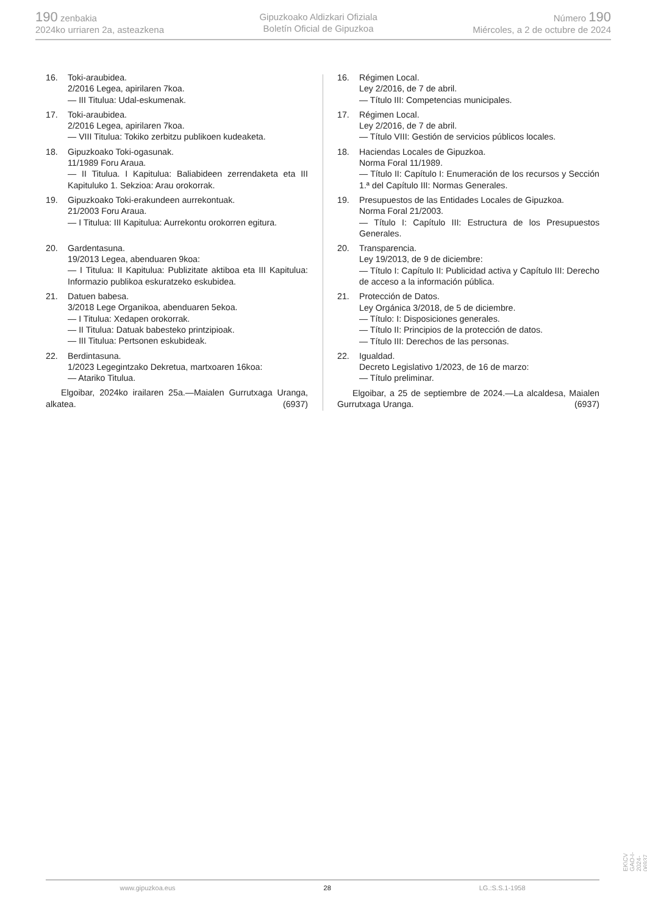190 zenbakia
2024ko urriaren 2a, asteazkena
Gipuzkoako Aldizkari Ofiziala
Boletín Oficial de Gipuzkoa
Número 190
Miércoles, a 2 de octubre de 2024
16. Toki-araubidea.
2/2016 Legea, apirilaren 7koa.
— III Titulua: Udal-eskumenak.
17. Toki-araubidea.
2/2016 Legea, apirilaren 7koa.
— VIII Titulua: Tokiko zerbitzu publikoen kudeaketa.
18. Gipuzkoako Toki-ogasunak.
11/1989 Foru Araua.
— II Titulua. I Kapitulua: Baliabideen zerrendaketa eta III Kapituluko 1. Sekzioa: Arau orokorrak.
19. Gipuzkoako Toki-erakundeen aurrekontuak.
21/2003 Foru Araua.
— I Titulua: III Kapitulua: Aurrekontu orokorren egitura.
20. Gardentasuna.
19/2013 Legea, abenduaren 9koa:
— I Titulua: II Kapitulua: Publizitate aktiboa eta III Kapitulua: Informazio publikoa eskuratzeko eskubidea.
21. Datuen babesa.
3/2018 Lege Organikoa, abenduaren 5ekoa.
— I Titulua: Xedapen orokorrak.
— II Titulua: Datuak babesteko printzipioak.
— III Titulua: Pertsonen eskubideak.
22. Berdintasuna.
1/2023 Legegintzako Dekretua, martxoaren 16koa:
— Atariko Titulua.
Elgoibar, 2024ko irailaren 25a.—Maialen Gurrutxaga Uranga, alkatea. (6937)
16. Régimen Local.
Ley 2/2016, de 7 de abril.
— Título III: Competencias municipales.
17. Régimen Local.
Ley 2/2016, de 7 de abril.
— Título VIII: Gestión de servicios públicos locales.
18. Haciendas Locales de Gipuzkoa.
Norma Foral 11/1989.
— Título II: Capítulo I: Enumeración de los recursos y Sección 1.ª del Capítulo III: Normas Generales.
19. Presupuestos de las Entidades Locales de Gipuzkoa.
Norma Foral 21/2003.
— Título I: Capítulo III: Estructura de los Presupuestos Generales.
20. Transparencia.
Ley 19/2013, de 9 de diciembre:
— Título I: Capítulo II: Publicidad activa y Capítulo III: Derecho de acceso a la información pública.
21. Protección de Datos.
Ley Orgánica 3/2018, de 5 de diciembre.
— Título: I: Disposiciones generales.
— Título II: Principios de la protección de datos.
— Título III: Derechos de las personas.
22. Igualdad.
Decreto Legislativo 1/2023, de 16 de marzo:
— Título preliminar.
Elgoibar, a 25 de septiembre de 2024.—La alcaldesa, Maialen Gurrutxaga Uranga. (6937)
EK\CV GAO-I-2024-06937
www.gipuzkoa.eus 28 LG.:S.S.1-1958